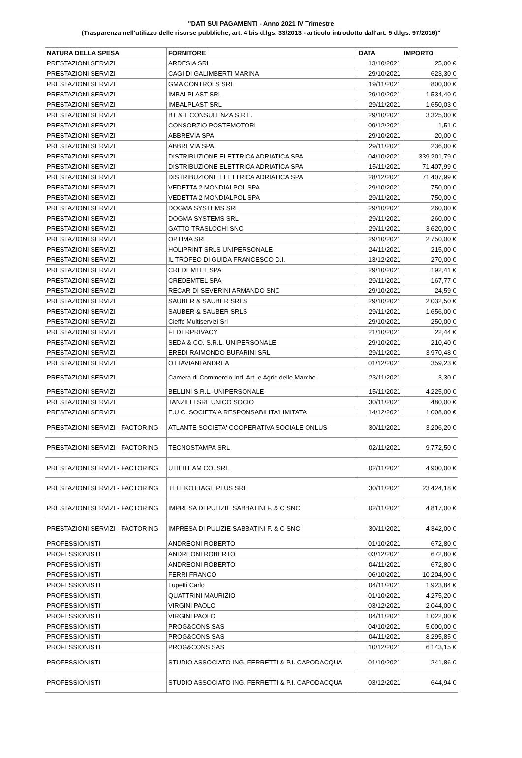"DATI SUI PAGAMENTI - Anno 2021 IV Trimestre
(Trasparenza nell'utilizzo delle risorse pubbliche, art. 4 bis d.lgs. 33/2013 - articolo introdotto dall'art. 5 d.lgs. 97/2016)"
| NATURA DELLA SPESA | FORNITORE | DATA | IMPORTO |
| --- | --- | --- | --- |
| PRESTAZIONI SERVIZI | ARDESIA SRL | 13/10/2021 | 25,00 € |
| PRESTAZIONI SERVIZI | CAGI DI GALIMBERTI MARINA | 29/10/2021 | 623,30 € |
| PRESTAZIONI SERVIZI | GMA CONTROLS SRL | 19/11/2021 | 800,00 € |
| PRESTAZIONI SERVIZI | IMBALPLAST SRL | 29/10/2021 | 1.534,40 € |
| PRESTAZIONI SERVIZI | IMBALPLAST SRL | 29/11/2021 | 1.650,03 € |
| PRESTAZIONI SERVIZI | BT & T CONSULENZA S.R.L. | 29/10/2021 | 3.325,00 € |
| PRESTAZIONI SERVIZI | CONSORZIO POSTEMOTORI | 09/12/2021 | 1,51 € |
| PRESTAZIONI SERVIZI | ABBREVIA SPA | 29/10/2021 | 20,00 € |
| PRESTAZIONI SERVIZI | ABBREVIA SPA | 29/11/2021 | 236,00 € |
| PRESTAZIONI SERVIZI | DISTRIBUZIONE ELETTRICA ADRIATICA SPA | 04/10/2021 | 339.201,79 € |
| PRESTAZIONI SERVIZI | DISTRIBUZIONE ELETTRICA ADRIATICA SPA | 15/11/2021 | 71.407,99 € |
| PRESTAZIONI SERVIZI | DISTRIBUZIONE ELETTRICA ADRIATICA SPA | 28/12/2021 | 71.407,99 € |
| PRESTAZIONI SERVIZI | VEDETTA 2 MONDIALPOL SPA | 29/10/2021 | 750,00 € |
| PRESTAZIONI SERVIZI | VEDETTA 2 MONDIALPOL SPA | 29/11/2021 | 750,00 € |
| PRESTAZIONI SERVIZI | DOGMA SYSTEMS SRL | 29/10/2021 | 260,00 € |
| PRESTAZIONI SERVIZI | DOGMA SYSTEMS SRL | 29/11/2021 | 260,00 € |
| PRESTAZIONI SERVIZI | GATTO TRASLOCHI SNC | 29/11/2021 | 3.620,00 € |
| PRESTAZIONI SERVIZI | OPTIMA SRL | 29/10/2021 | 2.750,00 € |
| PRESTAZIONI SERVIZI | HOLIPRINT SRLS UNIPERSONALE | 24/11/2021 | 215,00 € |
| PRESTAZIONI SERVIZI | IL TROFEO DI GUIDA FRANCESCO D.I. | 13/12/2021 | 270,00 € |
| PRESTAZIONI SERVIZI | CREDEMTEL SPA | 29/10/2021 | 192,41 € |
| PRESTAZIONI SERVIZI | CREDEMTEL SPA | 29/11/2021 | 167,77 € |
| PRESTAZIONI SERVIZI | RECAR DI SEVERINI ARMANDO SNC | 29/10/2021 | 24,59 € |
| PRESTAZIONI SERVIZI | SAUBER & SAUBER SRLS | 29/10/2021 | 2.032,50 € |
| PRESTAZIONI SERVIZI | SAUBER & SAUBER SRLS | 29/11/2021 | 1.656,00 € |
| PRESTAZIONI SERVIZI | Cieffe Multiservizi Srl | 29/10/2021 | 250,00 € |
| PRESTAZIONI SERVIZI | FEDERPRIVACY | 21/10/2021 | 22,44 € |
| PRESTAZIONI SERVIZI | SEDA & CO. S.R.L. UNIPERSONALE | 29/10/2021 | 210,40 € |
| PRESTAZIONI SERVIZI | EREDI RAIMONDO BUFARINI SRL | 29/11/2021 | 3.970,48 € |
| PRESTAZIONI SERVIZI | OTTAVIANI ANDREA | 01/12/2021 | 359,23 € |
| PRESTAZIONI SERVIZI | Camera di Commercio Ind. Art. e Agric.delle Marche | 23/11/2021 | 3,30 € |
| PRESTAZIONI SERVIZI | BELLINI S.R.L.-UNIPERSONALE- | 15/11/2021 | 4.225,00 € |
| PRESTAZIONI SERVIZI | TANZILLI SRL UNICO SOCIO | 30/11/2021 | 480,00 € |
| PRESTAZIONI SERVIZI | E.U.C. SOCIETA'A RESPONSABILITA'LIMITATA | 14/12/2021 | 1.008,00 € |
| PRESTAZIONI SERVIZI - FACTORING | ATLANTE SOCIETA' COOPERATIVA SOCIALE ONLUS | 30/11/2021 | 3.206,20 € |
| PRESTAZIONI SERVIZI - FACTORING | TECNOSTAMPA SRL | 02/11/2021 | 9.772,50 € |
| PRESTAZIONI SERVIZI - FACTORING | UTILITEAM CO. SRL | 02/11/2021 | 4.900,00 € |
| PRESTAZIONI SERVIZI - FACTORING | TELEKOTTAGE PLUS SRL | 30/11/2021 | 23.424,18 € |
| PRESTAZIONI SERVIZI - FACTORING | IMPRESA DI PULIZIE SABBATINI F. & C SNC | 02/11/2021 | 4.817,00 € |
| PRESTAZIONI SERVIZI - FACTORING | IMPRESA DI PULIZIE SABBATINI F. & C SNC | 30/11/2021 | 4.342,00 € |
| PROFESSIONISTI | ANDREONI ROBERTO | 01/10/2021 | 672,80 € |
| PROFESSIONISTI | ANDREONI ROBERTO | 03/12/2021 | 672,80 € |
| PROFESSIONISTI | ANDREONI ROBERTO | 04/11/2021 | 672,80 € |
| PROFESSIONISTI | FERRI FRANCO | 06/10/2021 | 10.204,90 € |
| PROFESSIONISTI | Lupetti Carlo | 04/11/2021 | 1.923,84 € |
| PROFESSIONISTI | QUATTRINI MAURIZIO | 01/10/2021 | 4.275,20 € |
| PROFESSIONISTI | VIRGINI PAOLO | 03/12/2021 | 2.044,00 € |
| PROFESSIONISTI | VIRGINI PAOLO | 04/11/2021 | 1.022,00 € |
| PROFESSIONISTI | PROG&CONS SAS | 04/10/2021 | 5.000,00 € |
| PROFESSIONISTI | PROG&CONS SAS | 04/11/2021 | 8.295,85 € |
| PROFESSIONISTI | PROG&CONS SAS | 10/12/2021 | 6.143,15 € |
| PROFESSIONISTI | STUDIO ASSOCIATO ING. FERRETTI & P.I. CAPODACQUA | 01/10/2021 | 241,86 € |
| PROFESSIONISTI | STUDIO ASSOCIATO ING. FERRETTI & P.I. CAPODACQUA | 03/12/2021 | 644,94 € |